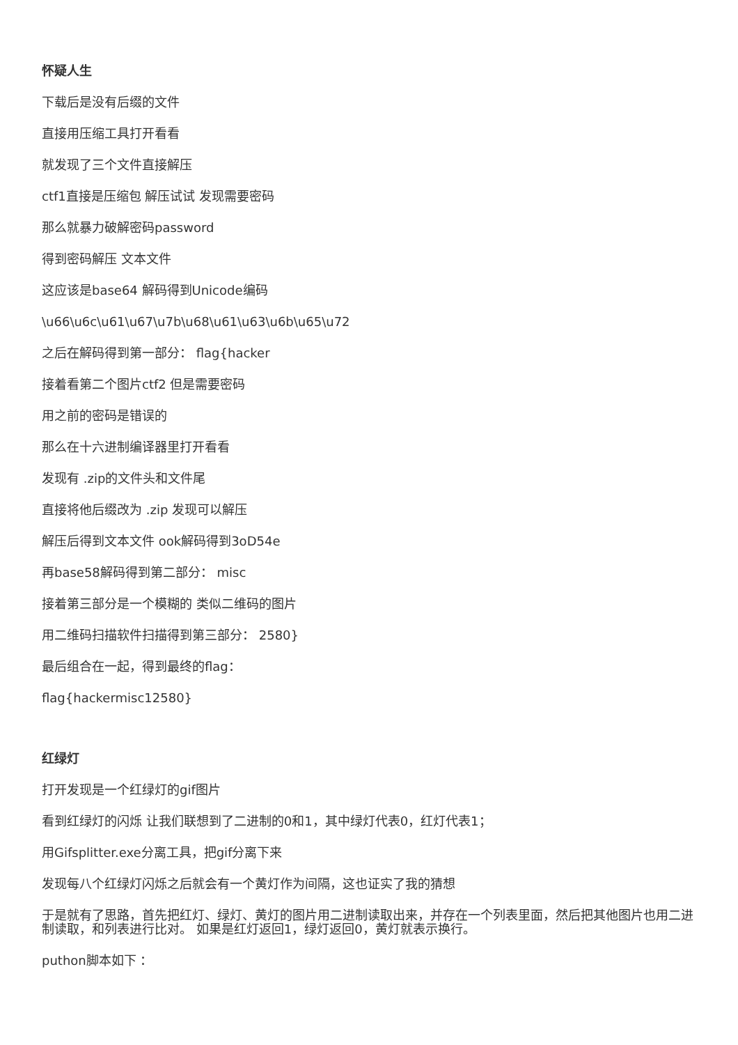怀疑人生
下载后是没有后缀的文件
直接用压缩工具打开看看
就发现了三个文件直接解压
ctf1直接是压缩包 解压试试 发现需要密码
那么就暴力破解密码password
得到密码解压 文本文件
这应该是base64 解码得到Unicode编码
\u66\u6c\u61\u67\u7b\u68\u61\u63\u6b\u65\u72
之后在解码得到第一部分： flag{hacker
接着看第二个图片ctf2 但是需要密码
用之前的密码是错误的
那么在十六进制编译器里打开看看
发现有 .zip的文件头和文件尾
直接将他后缀改为 .zip 发现可以解压
解压后得到文本文件 ook解码得到3oD54e
再base58解码得到第二部分： misc
接着第三部分是一个模糊的 类似二维码的图片
用二维码扫描软件扫描得到第三部分： 2580}
最后组合在一起，得到最终的flag：
flag{hackermisc12580}
红绿灯
打开发现是一个红绿灯的gif图片
看到红绿灯的闪烁 让我们联想到了二进制的0和1，其中绿灯代表0，红灯代表1；
用Gifsplitter.exe分离工具，把gif分离下来
发现每八个红绿灯闪烁之后就会有一个黄灯作为间隔，这也证实了我的猜想
于是就有了思路，首先把红灯、绿灯、黄灯的图片用二进制读取出来，并存在一个列表里面，然后把其他图片也用二进制读取，和列表进行比对。 如果是红灯返回1，绿灯返回0，黄灯就表示换行。
puthon脚本如下 ：